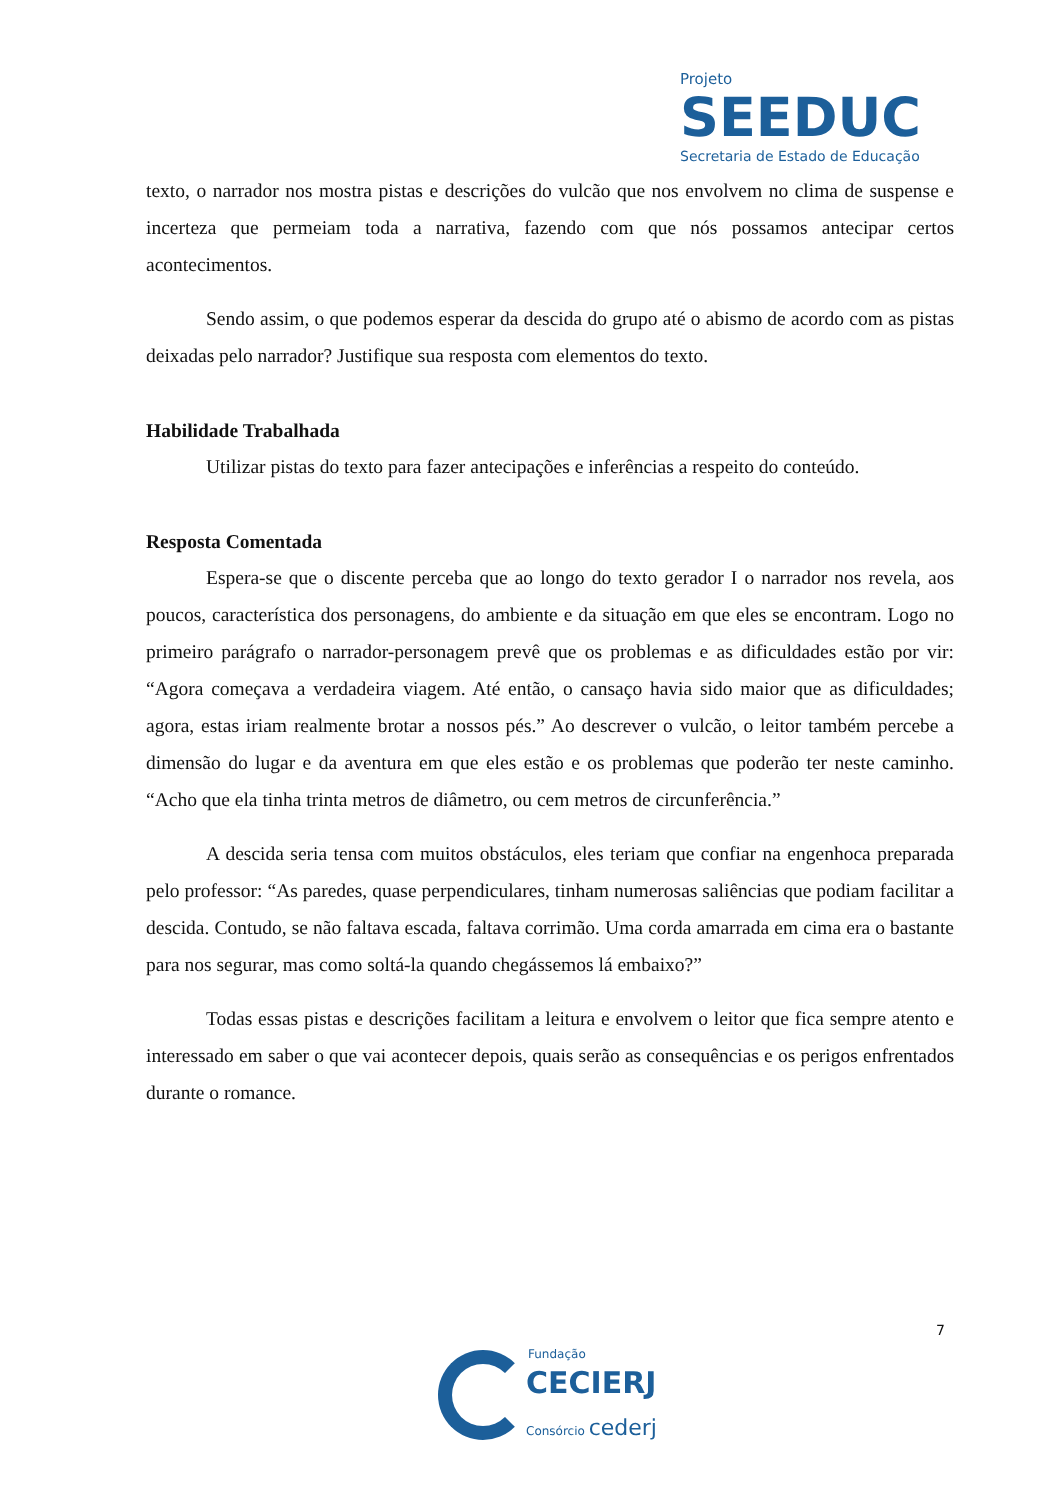Projeto
SEEDUC
Secretaria de Estado de Educação
texto, o narrador nos mostra pistas e descrições do vulcão que nos envolvem no clima de suspense e incerteza que permeiam toda a narrativa, fazendo com que nós possamos antecipar certos acontecimentos.
Sendo assim, o que podemos esperar da descida do grupo até o abismo de acordo com as pistas deixadas pelo narrador? Justifique sua resposta com elementos do texto.
Habilidade Trabalhada
Utilizar pistas do texto para fazer antecipações e inferências a respeito do conteúdo.
Resposta Comentada
Espera-se que o discente perceba que ao longo do texto gerador I o narrador nos revela, aos poucos, característica dos personagens, do ambiente e da situação em que eles se encontram. Logo no primeiro parágrafo o narrador-personagem prevê que os problemas e as dificuldades estão por vir: “Agora começava a verdadeira viagem. Até então, o cansaço havia sido maior que as dificuldades; agora, estas iriam realmente brotar a nossos pés.” Ao descrever o vulcão, o leitor também percebe a dimensão do lugar e da aventura em que eles estão e os problemas que poderão ter neste caminho. “Acho que ela tinha trinta metros de diâmetro, ou cem metros de circunferência.”
A descida seria tensa com muitos obstáculos, eles teriam que confiar na engenhoca preparada pelo professor: “As paredes, quase perpendiculares, tinham numerosas saliências que podiam facilitar a descida. Contudo, se não faltava escada, faltava corrimão. Uma corda amarrada em cima era o bastante para nos segurar, mas como soltá-la quando chegássemos lá embaixo?”
Todas essas pistas e descrições facilitam a leitura e envolvem o leitor que fica sempre atento e interessado em saber o que vai acontecer depois, quais serão as consequências e os perigos enfrentados durante o romance.
7
Fundação
CECIERJ
Consórcio cederj